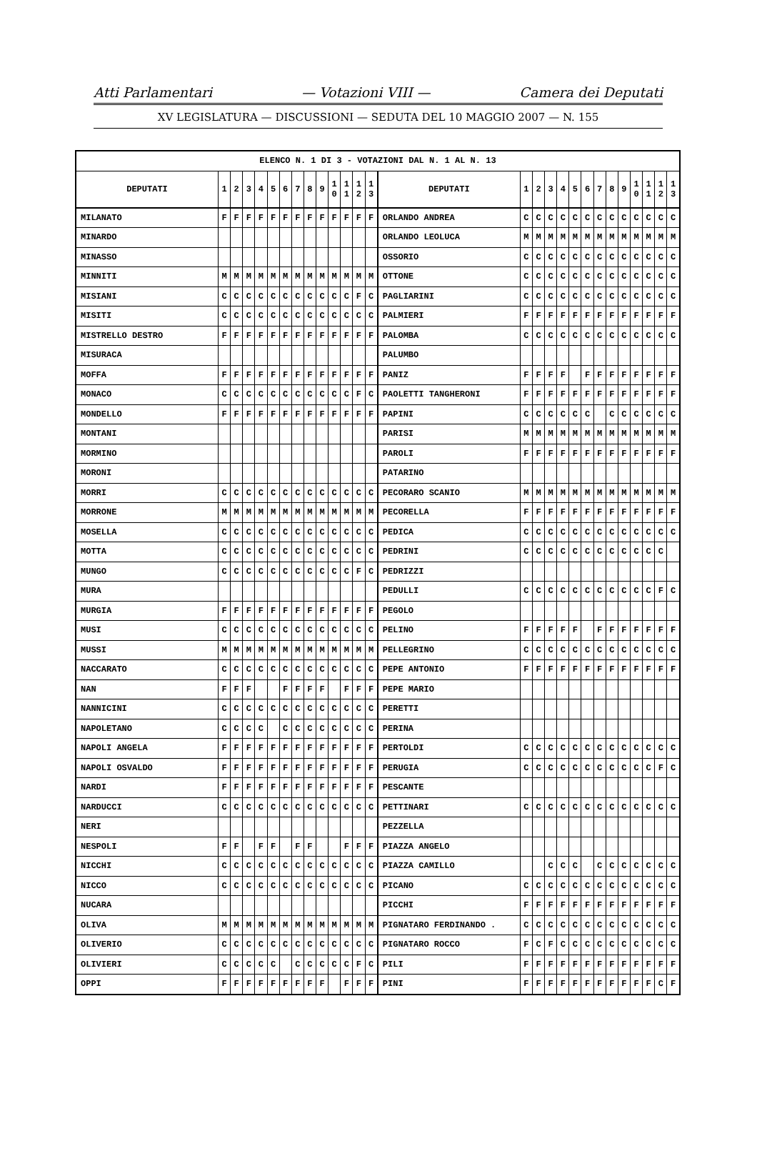Atti Parlamentari — Votazioni VIII — Camera dei Deputati
XV LEGISLATURA — DISCUSSIONI — SEDUTA DEL 10 MAGGIO 2007 — N. 155
| ELENCO N. 1 DI 3 - VOTAZIONI DAL N. 1 AL N. 13 | | | | | | | | | | | | | | | | | | | | | | | | | | | |
| --- | --- | --- | --- | --- | --- | --- | --- | --- | --- | --- | --- | --- | --- | --- | --- | --- | --- | --- | --- | --- | --- | --- | --- | --- | --- | --- | --- |
| DEPUTATI | 1 | 2 | 3 | 4 | 5 | 6 | 7 | 8 | 9 | 1 0 | 1 1 | 1 2 | 1 3 | DEPUTATI | 1 | 2 | 3 | 4 | 5 | 6 | 7 | 8 | 9 | 1 0 | 1 1 | 1 2 | 1 3 |
| MILANATO | F | F | F | F | F | F | F | F | F | F | F | F | F | ORLANDO ANDREA | C | C | C | C | C | C | C | C | C | C | C | C | C |
| MINARDO | | | | | | | | | | | | | | ORLANDO LEOLUCA | M | M | M | M | M | M | M | M | M | M | M | M | M |
| MINASSO | | | | | | | | | | | | | | OSSORIO | C | C | C | C | C | C | C | C | C | C | C | C | C |
| MINNITI | M | M | M | M | M | M | M | M | M | M | M | M | M | OTTONE | C | C | C | C | C | C | C | C | C | C | C | C | C |
| MISIANI | C | C | C | C | C | C | C | C | C | C | C | F | C | PAGLIARINI | C | C | C | C | C | C | C | C | C | C | C | C | C |
| MISITI | C | C | C | C | C | C | C | C | C | C | C | C | C | PALMIERI | F | F | F | F | F | F | F | F | F | F | F | F | F |
| MISTRELLO DESTRO | F | F | F | F | F | F | F | F | F | F | F | F | F | PALOMBA | C | C | C | C | C | C | C | C | C | C | C | C | C |
| MISURACA | | | | | | | | | | | | | | PALUMBO | | | | | | | | | | | | | |
| MOFFA | F | F | F | F | F | F | F | F | F | F | F | F | F | PANIZ | F | F | F | F | | F | F | F | F | F | F | F | F |
| MONACO | C | C | C | C | C | C | C | C | C | C | C | F | C | PAOLETTI TANGHERONI | F | F | F | F | F | F | F | F | F | F | F | F | F |
| MONDELLO | F | F | F | F | F | F | F | F | F | F | F | F | F | PAPINI | C | C | C | C | C | C | | C | C | C | C | C | C |
| MONTANI | | | | | | | | | | | | | | PARISI | M | M | M | M | M | M | M | M | M | M | M | M | M |
| MORMINO | | | | | | | | | | | | | | PAROLI | F | F | F | F | F | F | F | F | F | F | F | F | F |
| MORONI | | | | | | | | | | | | | | PATARINO | | | | | | | | | | | | | |
| MORRI | C | C | C | C | C | C | C | C | C | C | C | C | C | PECORARO SCANIO | M | M | M | M | M | M | M | M | M | M | M | M | M |
| MORRONE | M | M | M | M | M | M | M | M | M | M | M | M | M | PECORELLA | F | F | F | F | F | F | F | F | F | F | F | F | F |
| MOSELLA | C | C | C | C | C | C | C | C | C | C | C | C | C | PEDICA | C | C | C | C | C | C | C | C | C | C | C | C | C |
| MOTTA | C | C | C | C | C | C | C | C | C | C | C | C | C | PEDRINI | C | C | C | C | C | C | C | C | C | C | C | C | |
| MUNGO | C | C | C | C | C | C | C | C | C | C | C | F | C | PEDRIZZI | | | | | | | | | | | | | |
| MURA | | | | | | | | | | | | | | PEDULLI | C | C | C | C | C | C | C | C | C | C | C | F | C |
| MURGIA | F | F | F | F | F | F | F | F | F | F | F | F | F | PEGOLO | | | | | | | | | | | | | |
| MUSI | C | C | C | C | C | C | C | C | C | C | C | C | C | PELINO | F | F | F | F | F | | F | F | F | F | F | F | F |
| MUSSI | M | M | M | M | M | M | M | M | M | M | M | M | M | PELLEGRINO | C | C | C | C | C | C | C | C | C | C | C | C | C |
| NACCARATO | C | C | C | C | C | C | C | C | C | C | C | C | C | PEPE ANTONIO | F | F | F | F | F | F | F | F | F | F | F | F | F |
| NAN | F | F | F | | | F | F | F | F | | F | F | F | PEPE MARIO | | | | | | | | | | | | | |
| NANNICINI | C | C | C | C | C | C | C | C | C | C | C | C | C | PERETTI | | | | | | | | | | | | | |
| NAPOLETANO | C | C | C | C | | C | C | C | C | C | C | C | C | PERINA | | | | | | | | | | | | | |
| NAPOLI ANGELA | F | F | F | F | F | F | F | F | F | F | F | F | F | PERTOLDI | C | C | C | C | C | C | C | C | C | C | C | C | C |
| NAPOLI OSVALDO | F | F | F | F | F | F | F | F | F | F | F | F | F | PERUGIA | C | C | C | C | C | C | C | C | C | C | C | F | C |
| NARDI | F | F | F | F | F | F | F | F | F | F | F | F | F | PESCANTE | | | | | | | | | | | | | |
| NARDUCCI | C | C | C | C | C | C | C | C | C | C | C | C | C | PETTINARI | C | C | C | C | C | C | C | C | C | C | C | C | C |
| NERI | | | | | | | | | | | | | | PEZZELLA | | | | | | | | | | | | | |
| NESPOLI | F | F | | F | F | | F | F | | | F | F | F | PIAZZA ANGELO | | | | | | | | | | | | | |
| NICCHI | C | C | C | C | C | C | C | C | C | C | C | C | C | PIAZZA CAMILLO | | | C | C | C | | C | C | C | C | C | C | C |
| NICCO | C | C | C | C | C | C | C | C | C | C | C | C | C | PICANO | C | C | C | C | C | C | C | C | C | C | C | C | C |
| NUCARA | | | | | | | | | | | | | | PICCHI | F | F | F | F | F | F | F | F | F | F | F | F | F |
| OLIVA | M | M | M | M | M | M | M | M | M | M | M | M | M | PIGNATARO FERDINANDO . | C | C | C | C | C | C | C | C | C | C | C | C | C |
| OLIVERIO | C | C | C | C | C | C | C | C | C | C | C | C | C | PIGNATARO ROCCO | F | C | F | C | C | C | C | C | C | C | C | C | C |
| OLIVIERI | C | C | C | C | C | | C | C | C | C | C | F | C | PILI | F | F | F | F | F | F | F | F | F | F | F | F | F |
| OPPI | F | F | F | F | F | F | F | F | F | | F | F | F | PINI | F | F | F | F | F | F | F | F | F | F | F | C | F |